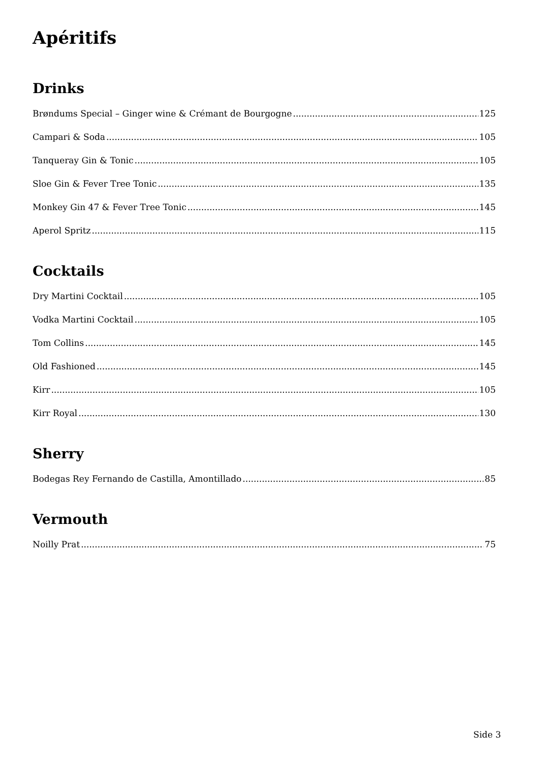Apéritifs
Drinks
Brøndums Special – Ginger wine & Crémant de Bourgogne 125
Campari & Soda 105
Tanqueray Gin & Tonic 105
Sloe Gin & Fever Tree Tonic 135
Monkey Gin 47 & Fever Tree Tonic 145
Aperol Spritz 115
Cocktails
Dry Martini Cocktail 105
Vodka Martini Cocktail 105
Tom Collins 145
Old Fashioned 145
Kirr 105
Kirr Royal 130
Sherry
Bodegas Rey Fernando de Castilla, Amontillado 85
Vermouth
Noilly Prat 75
Side 3